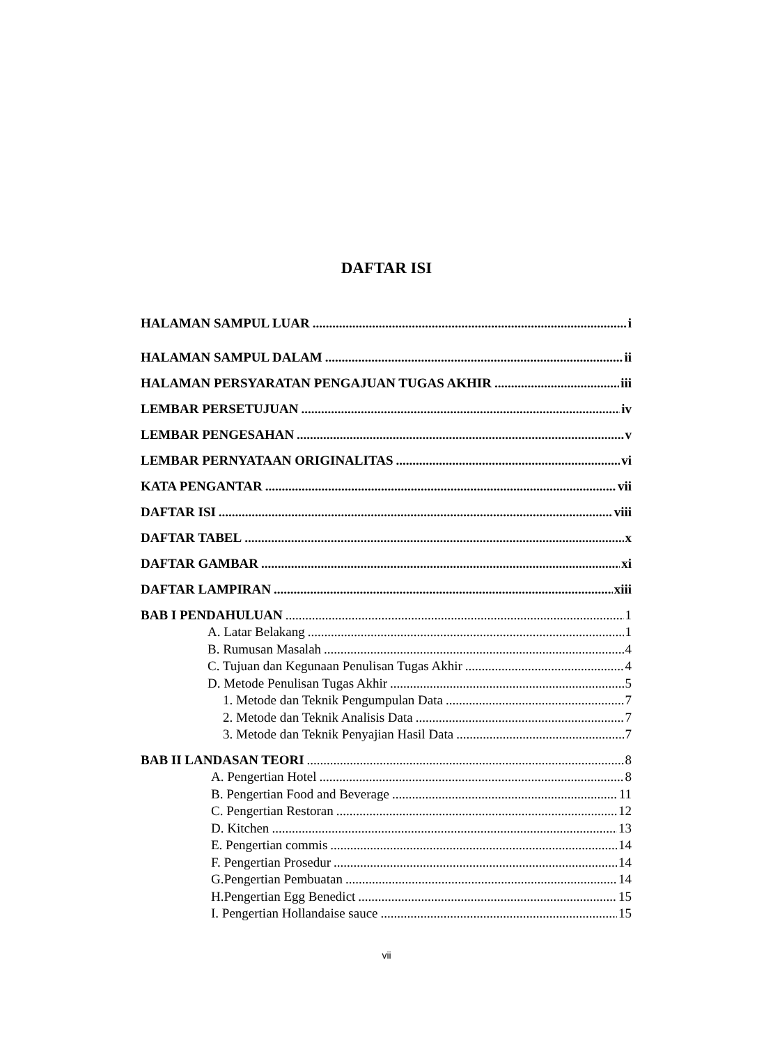DAFTAR ISI
HALAMAN SAMPUL LUAR i
HALAMAN SAMPUL DALAM ii
HALAMAN PERSYARATAN PENGAJUAN TUGAS AKHIR iii
LEMBAR PERSETUJUAN iv
LEMBAR PENGESAHAN v
LEMBAR PERNYATAAN ORIGINALITAS vi
KATA PENGANTAR vii
DAFTAR ISI viii
DAFTAR TABEL x
DAFTAR GAMBAR xi
DAFTAR LAMPIRAN xiii
BAB I PENDAHULUAN 1
A. Latar Belakang 1
B. Rumusan Masalah 4
C. Tujuan dan Kegunaan Penulisan Tugas Akhir 4
D. Metode Penulisan Tugas Akhir 5
1. Metode dan Teknik Pengumpulan Data 7
2. Metode dan Teknik Analisis Data 7
3. Metode dan Teknik Penyajian Hasil Data 7
BAB II LANDASAN TEORI 8
A. Pengertian Hotel 8
B. Pengertian Food and Beverage 11
C. Pengertian Restoran 12
D. Kitchen 13
E. Pengertian commis 14
F. Pengertian Prosedur 14
G.Pengertian Pembuatan 14
H.Pengertian Egg Benedict 15
I. Pengertian Hollandaise sauce 15
vii